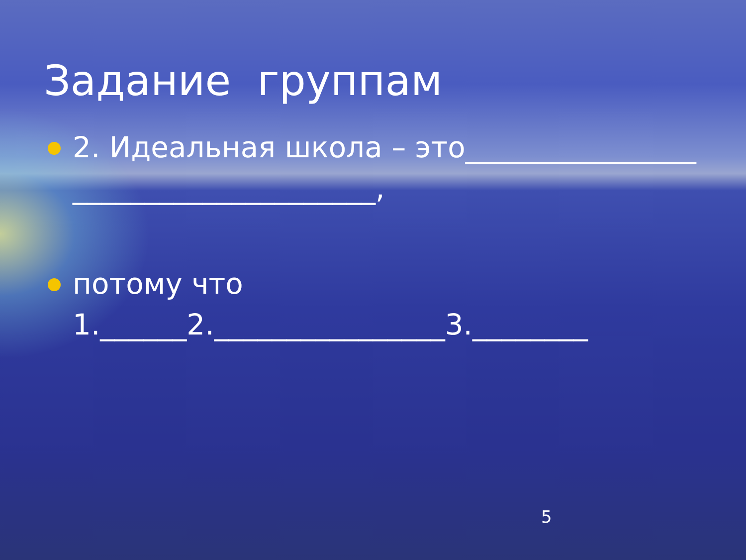Задание группам
2. Идеальная школа – это_____________________________________,
потому что
1.______2.________________3.________
5